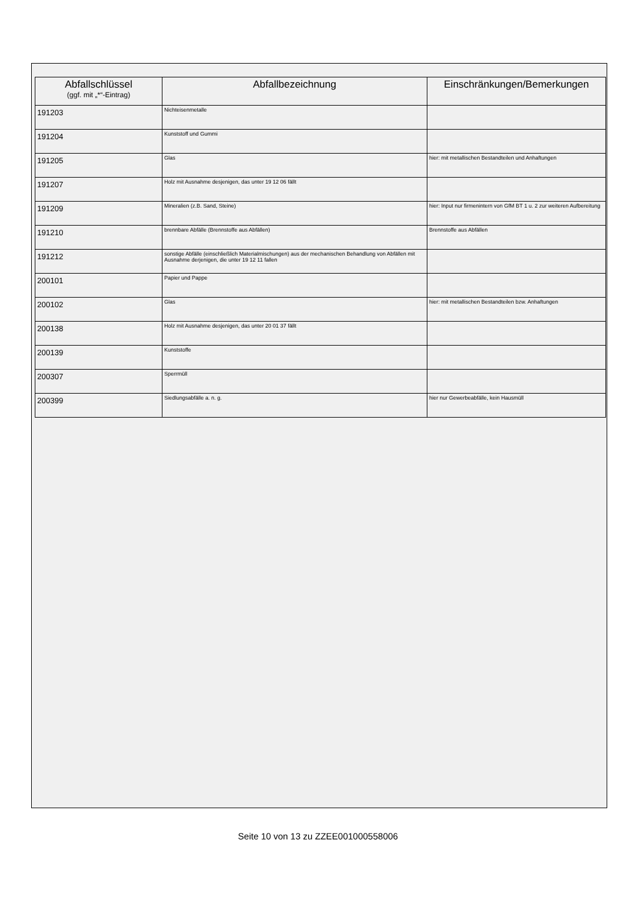| Abfallschlüssel (ggf. mit „*“-Eintrag) | Abfallbezeichnung | Einschränkungen/Bemerkungen |
| --- | --- | --- |
| 191203 | Nichteisenmetalle | |
| 191204 | Kunststoff und Gummi | |
| 191205 | Glas | hier: mit metallischen Bestandteilen und Anhaftungen |
| 191207 | Holz mit Ausnahme desjenigen, das unter 19 12 06 fällt | |
| 191209 | Mineralien (z.B. Sand, Steine) | hier: Input nur firmenintern von GfM BT 1 u. 2 zur weiteren Aufbereitung |
| 191210 | brennbare Abfälle (Brennstoffe aus Abfällen) | Brennstoffe aus Abfällen |
| 191212 | sonstige Abfälle (einschließlich Materialmischungen) aus der mechanischen Behandlung von Abfällen mit Ausnahme derjenigen, die unter 19 12 11 fallen | |
| 200101 | Papier und Pappe | |
| 200102 | Glas | hier: mit metallischen Bestandteilen bzw. Anhaftungen |
| 200138 | Holz mit Ausnahme desjenigen, das unter 20 01 37 fällt | |
| 200139 | Kunststoffe | |
| 200307 | Sperrmüll | |
| 200399 | Siedlungsabfälle a. n. g. | hier nur Gewerbeabfälle, kein Hausmüll |
Seite 10 von 13 zu ZZEE001000558006